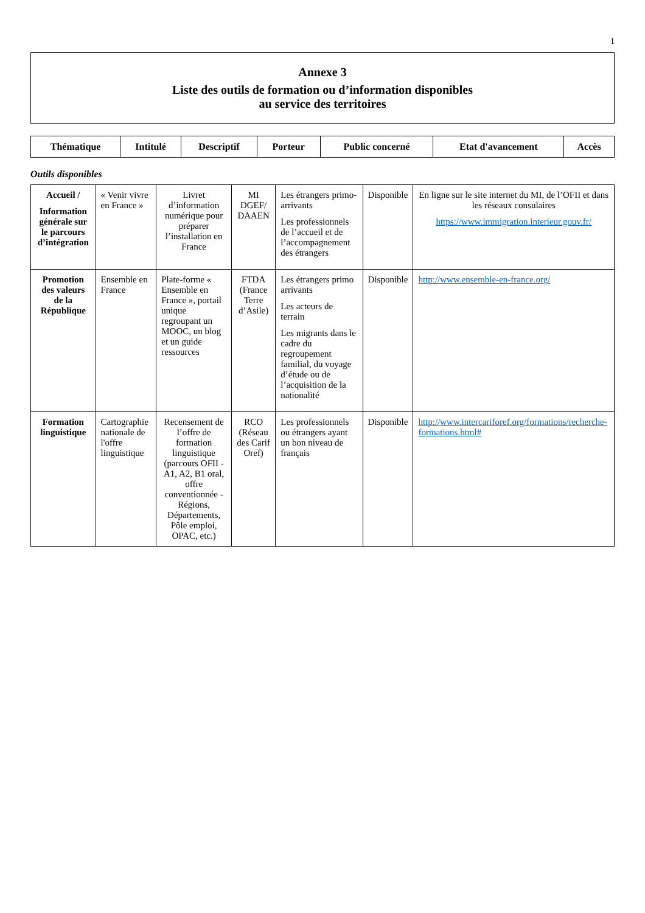1
Annexe 3
Liste des outils de formation ou d’information disponibles
au service des territoires
| Thématique | Intitulé | Descriptif | Porteur | Public concerné | Etat d'avancement | Accès |
| --- | --- | --- | --- | --- | --- | --- |
Outils disponibles
| Accueil / Information générale sur le parcours d’intégration | « Venir vivre en France » | Livret d’information numérique pour préparer l’installation en France | MI DGEF/ DAAEN | Les étrangers primo-arrivants Les professionnels de l’accueil et de l’accompagnement des étrangers | Disponible | En ligne sur le site internet du MI, de l’OFII et dans les réseaux consulaires https://www.immigration.interieur.gouv.fr/ |
| Promotion des valeurs de la République | Ensemble en France | Plate-forme « Ensemble en France », portail unique regroupant un MOOC, un blog et un guide ressources | FTDA (France Terre d’Asile) | Les étrangers primo arrivants Les acteurs de terrain Les migrants dans le cadre du regroupement familial, du voyage d’étude ou de l’acquisition de la nationalité | Disponible | http://www.ensemble-en-france.org/ |
| Formation linguistique | Cartographie nationale de l'offre linguistique | Recensement de l’offre de formation linguistique (parcours OFII - A1, A2, B1 oral, offre conventionnée - Régions, Départements, Pôle emploi, OPAC, etc.) | RCO (Réseau des Carif Oref) | Les professionnels ou étrangers ayant un bon niveau de français | Disponible | http://www.intercariforef.org/formations/recherche-formations.html# |